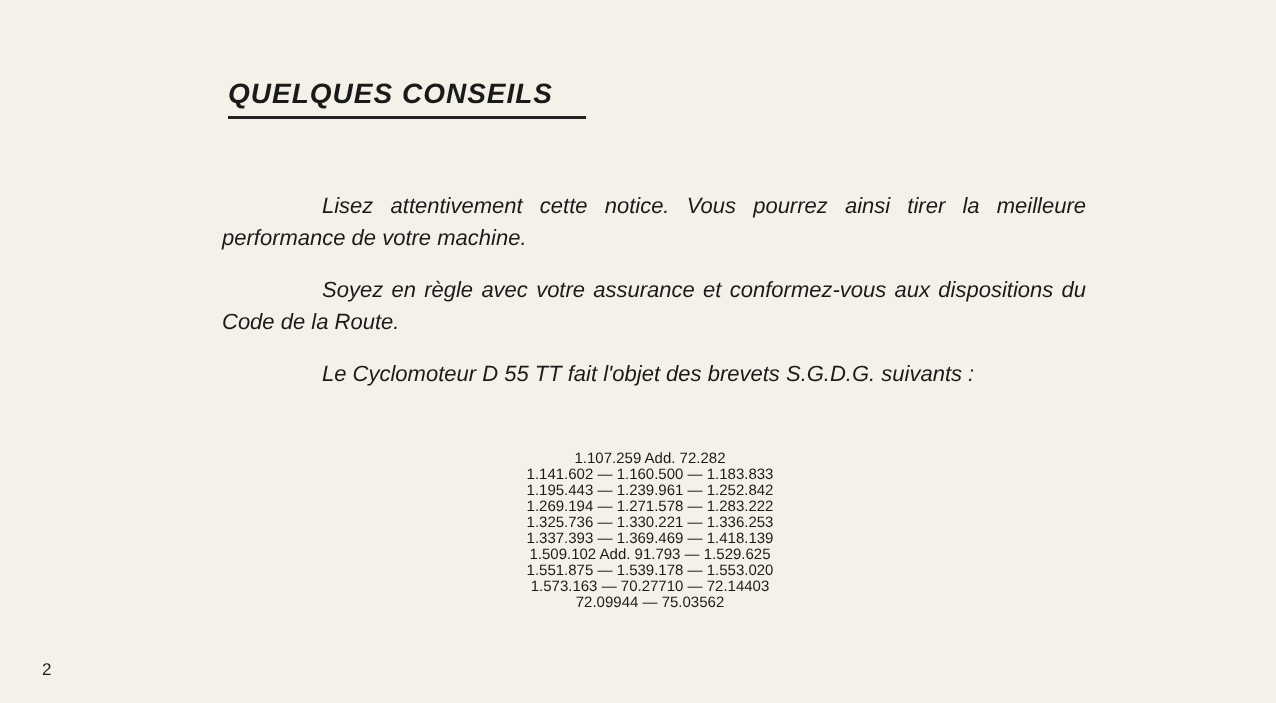QUELQUES CONSEILS
Lisez attentivement cette notice. Vous pourrez ainsi tirer la meilleure performance de votre machine.
Soyez en règle avec votre assurance et conformez-vous aux dispositions du Code de la Route.
Le Cyclomoteur D 55 TT fait l'objet des brevets S.G.D.G. suivants :
1.107.259 Add. 72.282
1.141.602 — 1.160.500 — 1.183.833
1.195.443 — 1.239.961 — 1.252.842
1.269.194 — 1.271.578 — 1.283.222
1.325.736 — 1.330.221 — 1.336.253
1.337.393 — 1.369.469 — 1.418.139
1.509.102 Add. 91.793 — 1.529.625
1.551.875 — 1.539.178 — 1.553.020
1.573.163 — 70.27710 — 72.14403
72.09944 — 75.03562
2